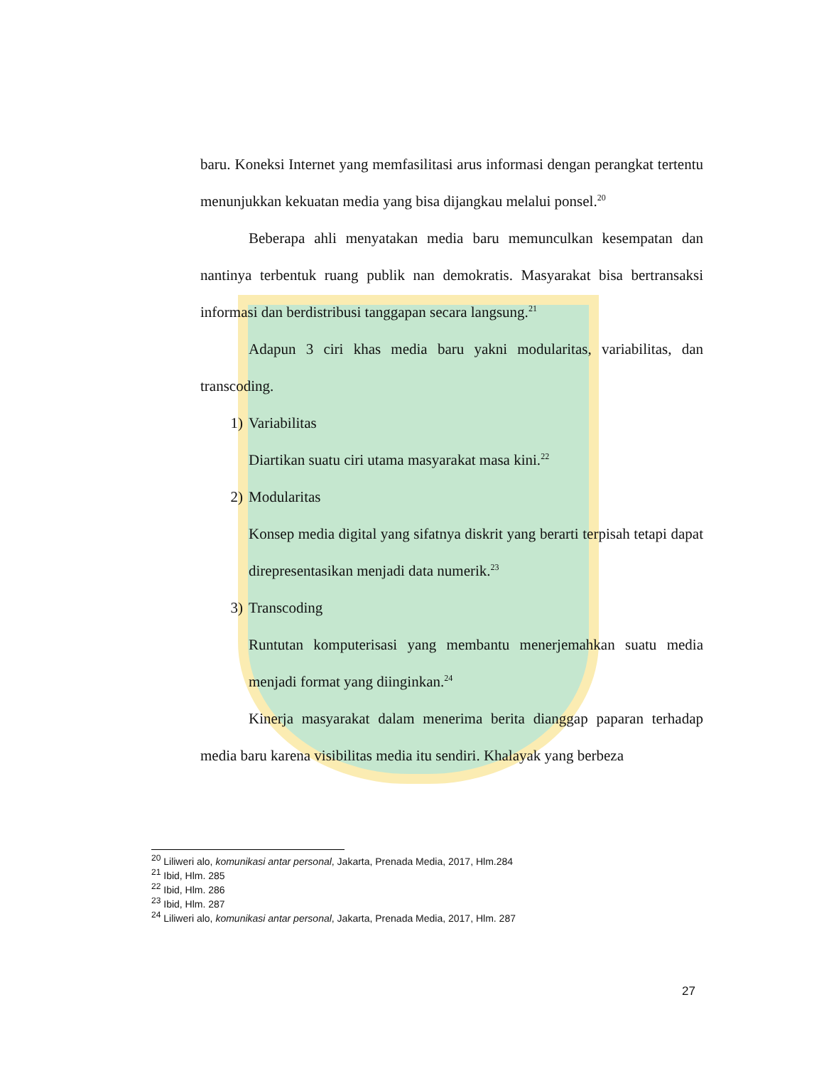baru. Koneksi Internet yang memfasilitasi arus informasi dengan perangkat tertentu menunjukkan kekuatan media yang bisa dijangkau melalui ponsel.<sup>20</sup>
Beberapa ahli menyatakan media baru memunculkan kesempatan dan nantinya terbentuk ruang publik nan demokratis. Masyarakat bisa bertransaksi informasi dan berdistribusi tanggapan secara langsung.<sup>21</sup>
Adapun 3 ciri khas media baru yakni modularitas, variabilitas, dan transcoding.
1) Variabilitas
Diartikan suatu ciri utama masyarakat masa kini.<sup>22</sup>
2) Modularitas
Konsep media digital yang sifatnya diskrit yang berarti terpisah tetapi dapat direpresentasikan menjadi data numerik.<sup>23</sup>
3) Transcoding
Runtutan komputerisasi yang membantu menerjemahkan suatu media menjadi format yang diinginkan.<sup>24</sup>
Kinerja masyarakat dalam menerima berita dianggap paparan terhadap media baru karena visibilitas media itu sendiri. Khalayak yang berbeza
<sup>20</sup> Liliweri alo, komunikasi antar personal, Jakarta, Prenada Media, 2017, Hlm.284
<sup>21</sup> Ibid, Hlm. 285
<sup>22</sup> Ibid, Hlm. 286
<sup>23</sup> Ibid, Hlm. 287
<sup>24</sup> Liliweri alo, komunikasi antar personal, Jakarta, Prenada Media, 2017, Hlm. 287
27